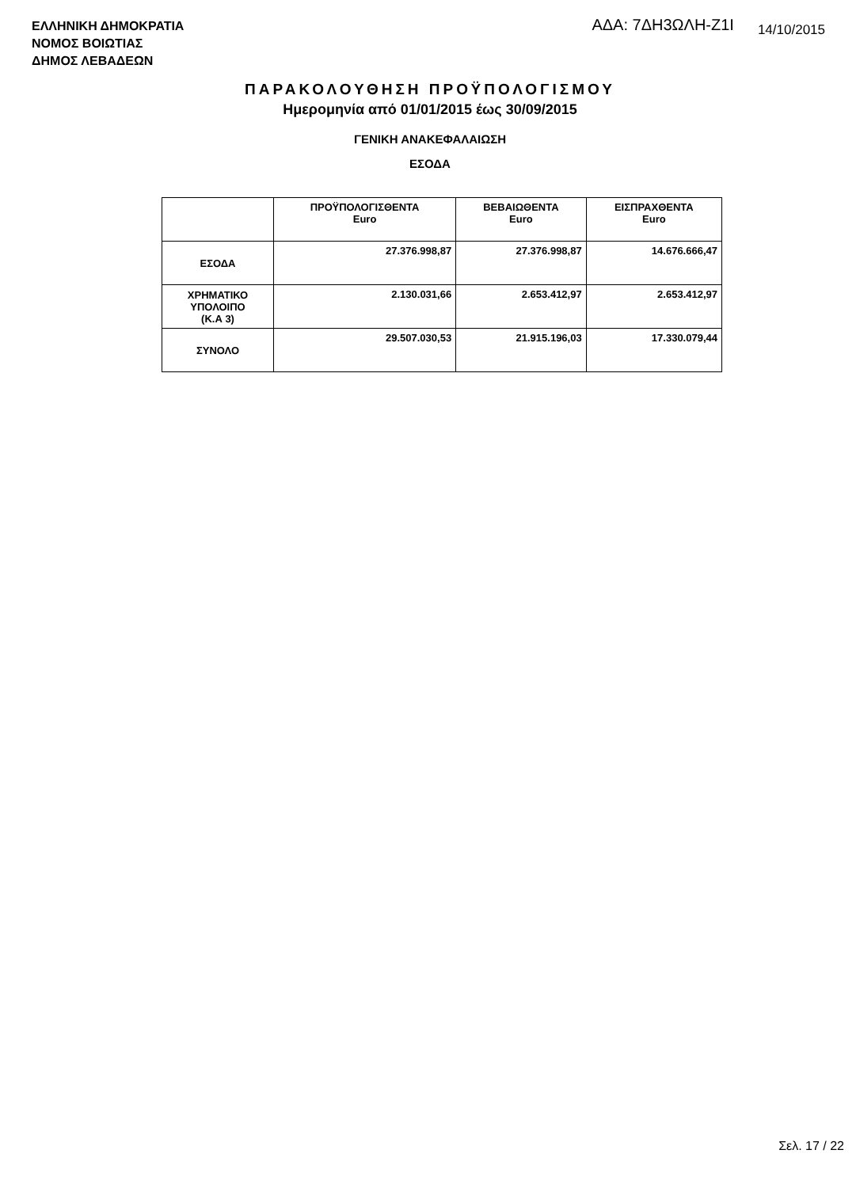ΕΛΛΗΝΙΚΗ ΔΗΜΟΚΡΑΤΙΑ
ΝΟΜΟΣ ΒΟΙΩΤΙΑΣ
ΔΗΜΟΣ ΛΕΒΑΔΕΩΝ
ΑΔΑ: 7ΔΗ3ΩΛΗ-Ζ1Ι
14/10/2015
ΠΑΡΑΚΟΛΟΥΘΗΣΗ ΠΡΟΫΠΟΛΟΓΙΣΜΟΥ
Ημερομηνία από 01/01/2015 έως 30/09/2015
ΓΕΝΙΚΗ ΑΝΑΚΕΦΑΛΑΙΩΣΗ
ΕΣΟΔΑ
| | ΠΡΟΫΠΟΛΟΓΙΣΘΕΝΤΑ Euro | ΒΕΒΑΙΩΘΕΝΤΑ Euro | ΕΙΣΠΡΑΧΘΕΝΤΑ Euro |
| --- | --- | --- | --- |
| ΕΣΟΔΑ | 27.376.998,87 | 27.376.998,87 | 14.676.666,47 |
| ΧΡΗΜΑΤΙΚΟ ΥΠΟΛΟΙΠΟ (Κ.Α 3) | 2.130.031,66 | 2.653.412,97 | 2.653.412,97 |
| ΣΥΝΟΛΟ | 29.507.030,53 | 21.915.196,03 | 17.330.079,44 |
Σελ. 17 / 22